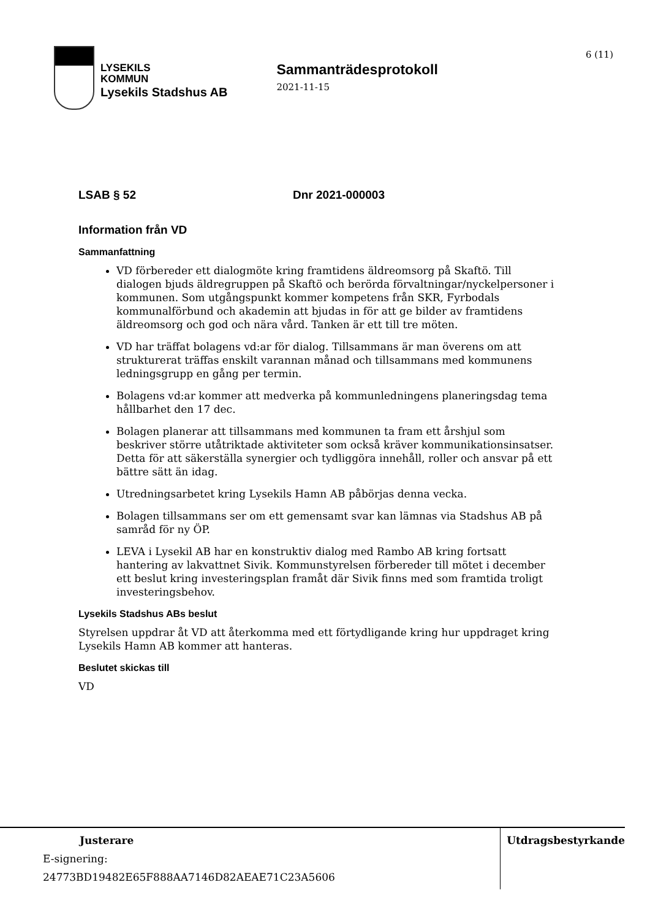LYSEKILS
KOMMUN
Lysekils Stadshus AB
Sammanträdesprotokoll
2021-11-15
6 (11)
LSAB § 52 Dnr 2021-000003
Information från VD
Sammanfattning
VD förbereder ett dialogmöte kring framtidens äldreomsorg på Skaftö. Till dialogen bjuds äldregruppen på Skaftö och berörda förvaltningar/nyckelpersoner i kommunen. Som utgångspunkt kommer kompetens från SKR, Fyrbodals kommunalförbund och akademin att bjudas in för att ge bilder av framtidens äldreomsorg och god och nära vård. Tanken är ett till tre möten.
VD har träffat bolagens vd:ar för dialog. Tillsammans är man överens om att strukturerat träffas enskilt varannan månad och tillsammans med kommunens ledningsgrupp en gång per termin.
Bolagens vd:ar kommer att medverka på kommunledningens planeringsdag tema hållbarhet den 17 dec.
Bolagen planerar att tillsammans med kommunen ta fram ett årshjul som beskriver större utåtriktade aktiviteter som också kräver kommunikationsinsatser. Detta för att säkerställa synergier och tydliggöra innehåll, roller och ansvar på ett bättre sätt än idag.
Utredningsarbetet kring Lysekils Hamn AB påbörjas denna vecka.
Bolagen tillsammans ser om ett gemensamt svar kan lämnas via Stadshus AB på samråd för ny ÖP.
LEVA i Lysekil AB har en konstruktiv dialog med Rambo AB kring fortsatt hantering av lakvattnet Sivik. Kommunstyrelsen förbereder till mötet i december ett beslut kring investeringsplan framåt där Sivik finns med som framtida troligt investeringsbehov.
Lysekils Stadshus ABs beslut
Styrelsen uppdrar åt VD att återkomma med ett förtydligande kring hur uppdraget kring Lysekils Hamn AB kommer att hanteras.
Beslutet skickas till
VD
Justerare
E-signering:
24773BD19482E65F888AA7146D82AEAE71C23A5606
Utdragsbestyrkande